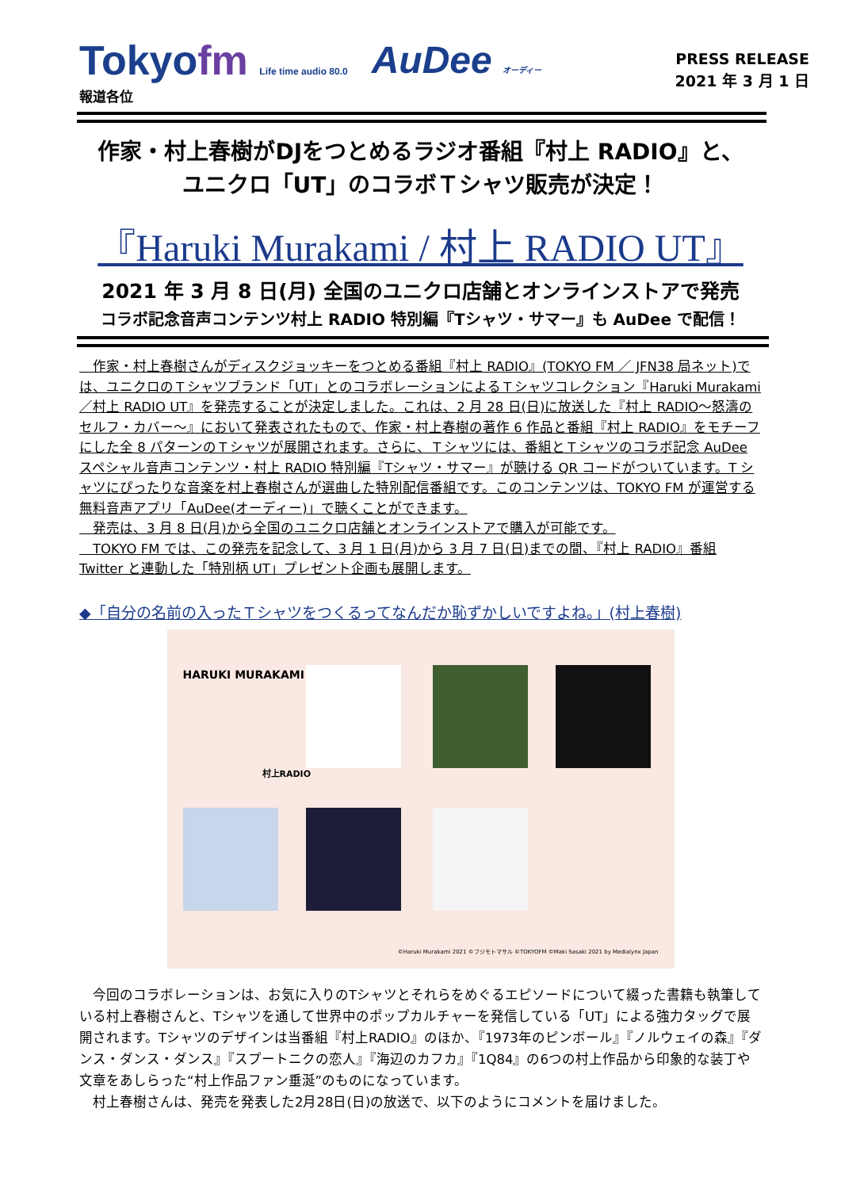Tokyofm Life time audio 80.0
AuDee オーディー
PRESS RELEASE
2021 年 3 月 1 日
報道各位
作家・村上春樹がDJをつとめるラジオ番組『村上 RADIO』と、
ユニクロ「UT」のコラボＴシャツ販売が決定！
『Haruki Murakami / 村上 RADIO UT』
2021 年 3 月 8 日(月) 全国のユニクロ店舗とオンラインストアで発売
コラボ記念音声コンテンツ村上 RADIO 特別編『Tシャツ・サマー』も AuDee で配信！
　作家・村上春樹さんがディスクジョッキーをつとめる番組『村上 RADIO』(TOKYO FM ／ JFN38 局ネット)では、ユニクロのＴシャツブランド「UT」とのコラボレーションによるＴシャツコレクション『Haruki Murakami／村上 RADIO UT』を発売することが決定しました。これは、2 月 28 日(日)に放送した『村上 RADIO～怒濤のセルフ・カバー～』において発表されたもので、作家・村上春樹の著作 6 作品と番組『村上 RADIO』をモチーフにした全 8 パターンのＴシャツが展開されます。さらに、Ｔシャツには、番組とＴシャツのコラボ記念 AuDee スペシャル音声コンテンツ・村上 RADIO 特別編『Tシャツ・サマー』が聴ける QR コードがついています。T シャツにぴったりな音楽を村上春樹さんが選曲した特別配信番組です。このコンテンツは、TOKYO FM が運営する無料音声アプリ「AuDee(オーディー)」で聴くことができます。
　発売は、3 月 8 日(月)から全国のユニクロ店舗とオンラインストアで購入が可能です。
　TOKYO FM では、この発売を記念して、3 月 1 日(月)から 3 月 7 日(日)までの間、『村上 RADIO』番組 Twitter と連動した「特別柄 UT」プレゼント企画も展開します。
◆「自分の名前の入ったＴシャツをつくるってなんだか恥ずかしいですよね。」(村上春樹)
HARUKI MURAKAMI
村上RADIO
©Haruki Murakami 2021 ©フジモトマサル ©TOKYOFM ©Maki Sasaki 2021 by Medialynx Japan
　今回のコラボレーションは、お気に入りのTシャツとそれらをめぐるエピソードについて綴った書籍も執筆している村上春樹さんと、Tシャツを通して世界中のポップカルチャーを発信している「UT」による強力タッグで展開されます。Tシャツのデザインは当番組『村上RADIO』のほか、『1973年のピンボール』『ノルウェイの森』『ダンス・ダンス・ダンス』『スプートニクの恋人』『海辺のカフカ』『1Q84』の6つの村上作品から印象的な装丁や文章をあしらった“村上作品ファン垂涎”のものになっています。
　村上春樹さんは、発売を発表した2月28日(日)の放送で、以下のようにコメントを届けました。